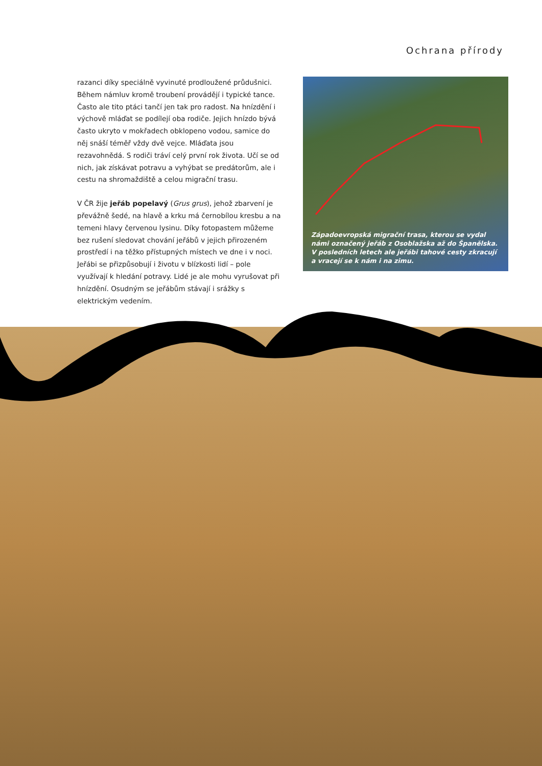Ochrana přírody
razanci díky speciálně vyvinuté prodloužené průdušnici. Během námluv kromě troubení provádějí i typické tance. Často ale tito ptáci tančí jen tak pro radost. Na hnízdění i výchově mláďat se podílejí oba rodiče. Jejich hnízdo bývá často ukryto v mokřadech obklopeno vodou, samice do něj snáší téměř vždy dvě vejce. Mláďata jsou rezavohnědá. S rodiči tráví celý první rok života. Učí se od nich, jak získávat potravu a vyhýbat se predátorům, ale i cestu na shromaždiště a celou migrační trasu.
V ČR žije jeřáb popelavý (Grus grus), jehož zbarvení je převážně šedé, na hlavě a krku má černobílou kresbu a na temeni hlavy červenou lysinu. Díky fotopastem můžeme bez rušení sledovat chování jeřábů v jejich přirozeném prostředí i na těžko přístupných místech ve dne i v noci. Jeřábi se přizpůsobují i životu v blízkosti lidí – pole využívají k hledání potravy. Lidé je ale mohu vyrušovat při hnízdění. Osudným se jeřábům stávají i srážky s elektrickým vedením.
Západoevropská migrační trasa, kterou se vydal námi označený jeřáb z Osoblažska až do Španělska. V posledních letech ale jeřábi tahové cesty zkracují a vracejí se k nám i na zimu.